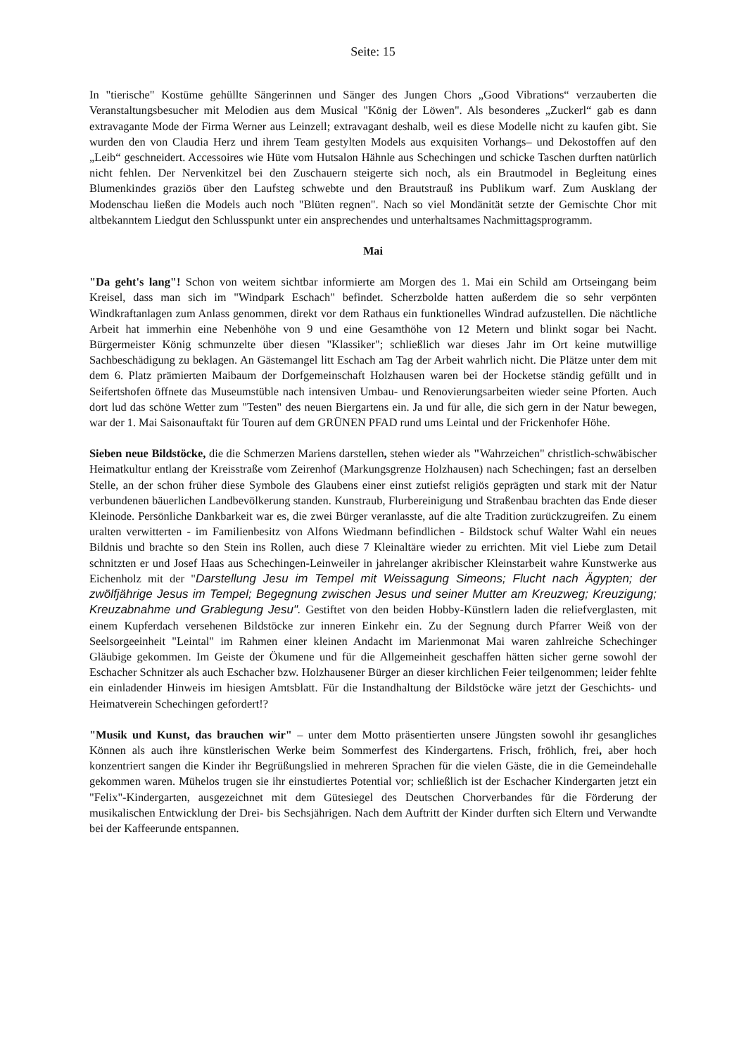Seite: 15
In "tierische" Kostüme gehüllte Sängerinnen und Sänger des Jungen Chors „Good Vibrations“ verzauberten die Veranstaltungsbesucher mit Melodien aus dem Musical "König der Löwen". Als besonderes „Zuckerl“ gab es dann extravagante Mode der Firma Werner aus Leinzell; extravagant deshalb, weil es diese Modelle nicht zu kaufen gibt. Sie wurden den von Claudia Herz und ihrem Team gestylten Models aus exquisiten Vorhangs– und Dekostoffen auf den „Leib“ geschneidert. Accessoires wie Hüte vom Hutsalon Hähnle aus Schechingen und schicke Taschen durften natürlich nicht fehlen. Der Nervenkitzel bei den Zuschauern steigerte sich noch, als ein Brautmodel in Begleitung eines Blumenkindes graziös über den Laufsteg schwebte und den Brautstrauß ins Publikum warf. Zum Ausklang der Modenschau ließen die Models auch noch "Blüten regnen". Nach so viel Mondänität setzte der Gemischte Chor mit altbekanntem Liedgut den Schlusspunkt unter ein ansprechendes und unterhaltsames Nachmittagsprogramm.
Mai
"Da geht's lang"! Schon von weitem sichtbar informierte am Morgen des 1. Mai ein Schild am Ortseingang beim Kreisel, dass man sich im "Windpark Eschach" befindet. Scherzbolde hatten außerdem die so sehr verpönten Windkraftanlagen zum Anlass genommen, direkt vor dem Rathaus ein funktionelles Windrad aufzustellen. Die nächtliche Arbeit hat immerhin eine Nebenhöhe von 9 und eine Gesamthöhe von 12 Metern und blinkt sogar bei Nacht. Bürgermeister König schmunzelte über diesen "Klassiker"; schließlich war dieses Jahr im Ort keine mutwillige Sachbeschädigung zu beklagen. An Gästemangel litt Eschach am Tag der Arbeit wahrlich nicht. Die Plätze unter dem mit dem 6. Platz prämierten Maibaum der Dorfgemeinschaft Holzhausen waren bei der Hocketse ständig gefüllt und in Seifertshofen öffnete das Museumstüble nach intensiven Umbau- und Renovierungsarbeiten wieder seine Pforten. Auch dort lud das schöne Wetter zum "Testen" des neuen Biergartens ein. Ja und für alle, die sich gern in der Natur bewegen, war der 1. Mai Saisonauftakt für Touren auf dem GRÜNEN PFAD rund ums Leintal und der Frickenhofer Höhe.
Sieben neue Bildstöcke, die die Schmerzen Mariens darstellen, stehen wieder als "Wahrzeichen" christlich-schwäbischer Heimatkultur entlang der Kreisstraße vom Zeirenhof (Markungsgrenze Holzhausen) nach Schechingen; fast an derselben Stelle, an der schon früher diese Symbole des Glaubens einer einst zutiefst religiös geprägten und stark mit der Natur verbundenen bäuerlichen Landbevölkerung standen. Kunstraub, Flurbereinigung und Straßenbau brachten das Ende dieser Kleinode. Persönliche Dankbarkeit war es, die zwei Bürger veranlasste, auf die alte Tradition zurückzugreifen. Zu einem uralten verwitterten - im Familienbesitz von Alfons Wiedmann befindlichen - Bildstock schuf Walter Wahl ein neues Bildnis und brachte so den Stein ins Rollen, auch diese 7 Kleinaltäre wieder zu errichten. Mit viel Liebe zum Detail schnitzten er und Josef Haas aus Schechingen-Leinweiler in jahrelanger akribischer Kleinstarbeit wahre Kunstwerke aus Eichenholz mit der "Darstellung Jesu im Tempel mit Weissagung Simeons; Flucht nach Ägypten; der zwölfjährige Jesus im Tempel; Begegnung zwischen Jesus und seiner Mutter am Kreuzweg; Kreuzigung; Kreuzabnahme und Grablegung Jesu". Gestiftet von den beiden Hobby-Künstlern laden die reliefverglasten, mit einem Kupferdach versehenen Bildstöcke zur inneren Einkehr ein. Zu der Segnung durch Pfarrer Weiß von der Seelsorgeeinheit "Leintal" im Rahmen einer kleinen Andacht im Marienmonat Mai waren zahlreiche Schechinger Gläubige gekommen. Im Geiste der Ökumene und für die Allgemeinheit geschaffen hätten sicher gerne sowohl der Eschacher Schnitzer als auch Eschacher bzw. Holzhausener Bürger an dieser kirchlichen Feier teilgenommen; leider fehlte ein einladender Hinweis im hiesigen Amtsblatt. Für die Instandhaltung der Bildstöcke wäre jetzt der Geschichts- und Heimatverein Schechingen gefordert!?
"Musik und Kunst, das brauchen wir" – unter dem Motto präsentierten unsere Jüngsten sowohl ihr gesangliches Können als auch ihre künstlerischen Werke beim Sommerfest des Kindergartens. Frisch, fröhlich, frei, aber hoch konzentriert sangen die Kinder ihr Begrüßungslied in mehreren Sprachen für die vielen Gäste, die in die Gemeindehalle gekommen waren. Mühelos trugen sie ihr einstudiertes Potential vor; schließlich ist der Eschacher Kindergarten jetzt ein "Felix"-Kindergarten, ausgezeichnet mit dem Gütesiegel des Deutschen Chorverbandes für die Förderung der musikalischen Entwicklung der Drei- bis Sechsjährigen. Nach dem Auftritt der Kinder durften sich Eltern und Verwandte bei der Kaffeerunde entspannen.